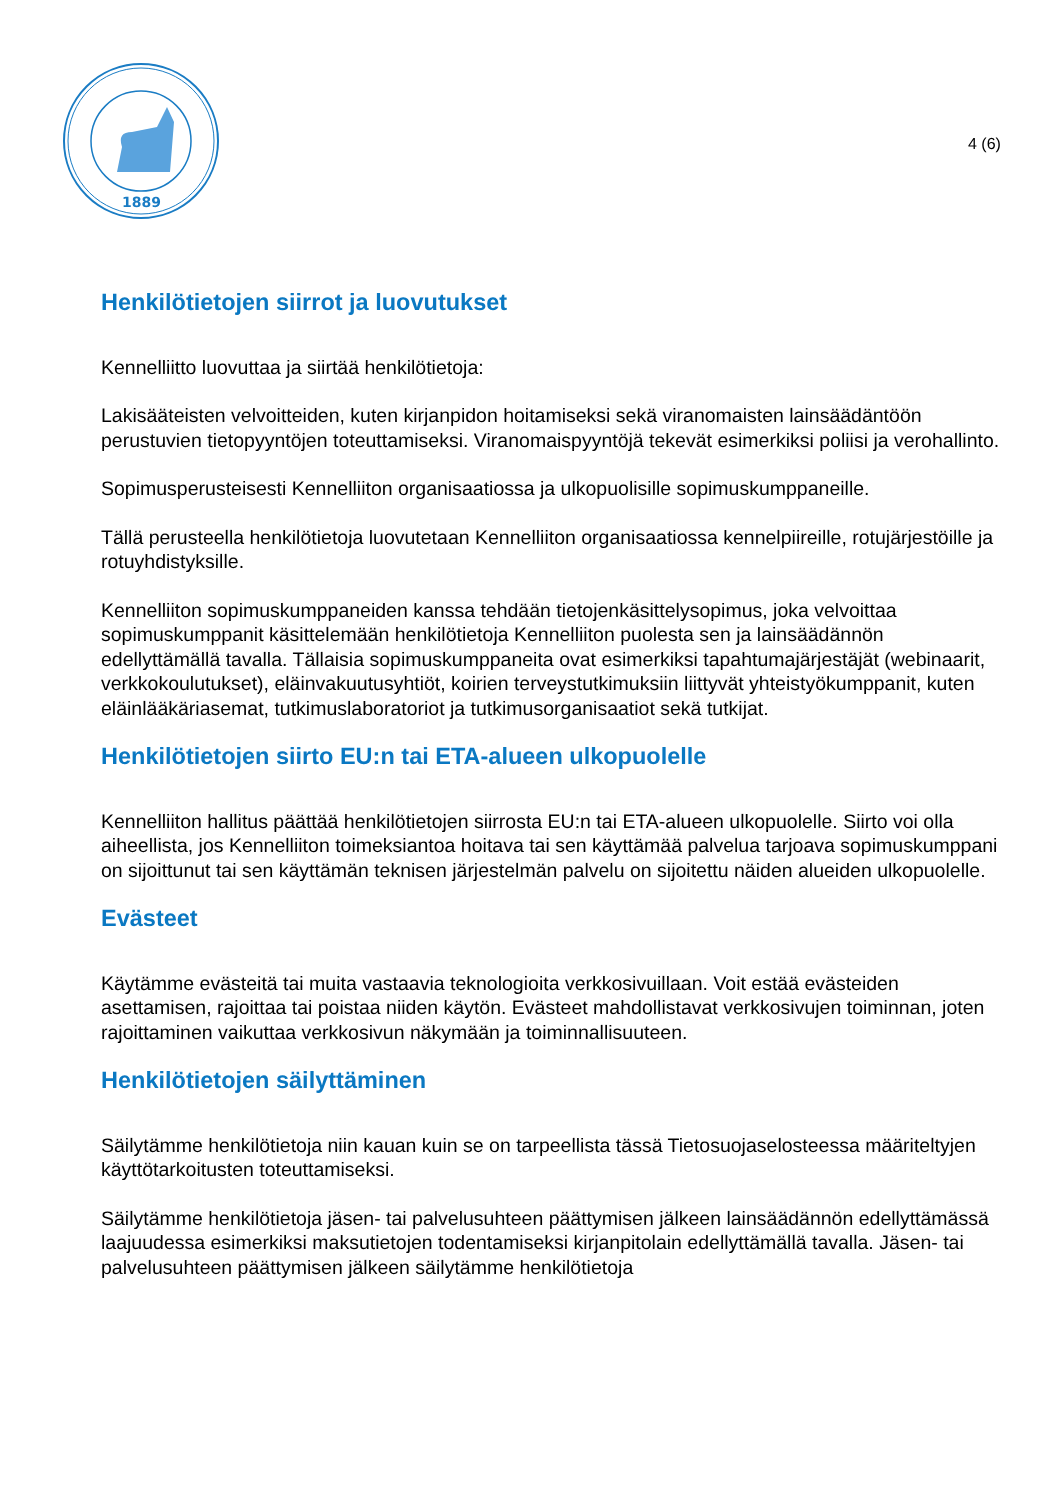1889
4 (6)
Henkilötietojen siirrot ja luovutukset
Kennelliitto luovuttaa ja siirtää henkilötietoja:
Lakisääteisten velvoitteiden, kuten kirjanpidon hoitamiseksi sekä viranomaisten lainsäädäntöön perustuvien tietopyyntöjen toteuttamiseksi. Viranomaispyyntöjä tekevät esimerkiksi poliisi ja verohallinto.
Sopimusperusteisesti Kennelliiton organisaatiossa ja ulkopuolisille sopimuskumppaneille.
Tällä perusteella henkilötietoja luovutetaan Kennelliiton organisaatiossa kennelpiireille, rotujärjestöille ja rotuyhdistyksille.
Kennelliiton sopimuskumppaneiden kanssa tehdään tietojenkäsittelysopimus, joka velvoittaa sopimuskumppanit käsittelemään henkilötietoja Kennelliiton puolesta sen ja lainsäädännön edellyttämällä tavalla. Tällaisia sopimuskumppaneita ovat esimerkiksi tapahtumajärjestäjät (webinaarit, verkkokoulutukset), eläinvakuutusyhtiöt, koirien terveystutkimuksiin liittyvät yhteistyökumppanit, kuten eläinlääkäriasemat, tutkimuslaboratoriot ja tutkimusorganisaatiot sekä tutkijat.
Henkilötietojen siirto EU:n tai ETA-alueen ulkopuolelle
Kennelliiton hallitus päättää henkilötietojen siirrosta EU:n tai ETA-alueen ulkopuolelle. Siirto voi olla aiheellista, jos Kennelliiton toimeksiantoa hoitava tai sen käyttämää palvelua tarjoava sopimuskumppani on sijoittunut tai sen käyttämän teknisen järjestelmän palvelu on sijoitettu näiden alueiden ulkopuolelle.
Evästeet
Käytämme evästeitä tai muita vastaavia teknologioita verkkosivuillaan. Voit estää evästeiden asettamisen, rajoittaa tai poistaa niiden käytön. Evästeet mahdollistavat verkkosivujen toiminnan, joten rajoittaminen vaikuttaa verkkosivun näkymään ja toiminnallisuuteen.
Henkilötietojen säilyttäminen
Säilytämme henkilötietoja niin kauan kuin se on tarpeellista tässä Tietosuojaselosteessa määriteltyjen käyttötarkoitusten toteuttamiseksi.
Säilytämme henkilötietoja jäsen- tai palvelusuhteen päättymisen jälkeen lainsäädännön edellyttämässä laajuudessa esimerkiksi maksutietojen todentamiseksi kirjanpitolain edellyttämällä tavalla. Jäsen- tai palvelusuhteen päättymisen jälkeen säilytämme henkilötietoja